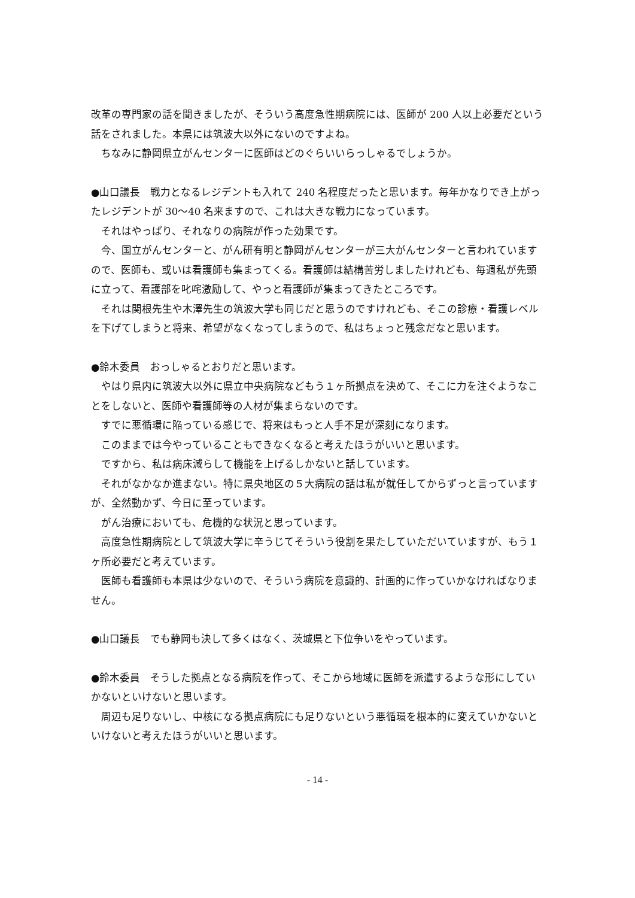改革の専門家の話を聞きましたが、そういう高度急性期病院には、医師が 200 人以上必要だという話をされました。本県には筑波大以外にないのですよね。
ちなみに静岡県立がんセンターに医師はどのぐらいいらっしゃるでしょうか。
●山口議長　戦力となるレジデントも入れて 240 名程度だったと思います。毎年かなりでき上がったレジデントが 30〜40 名来ますので、これは大きな戦力になっています。
それはやっぱり、それなりの病院が作った効果です。
今、国立がんセンターと、がん研有明と静岡がんセンターが三大がんセンターと言われていますので、医師も、或いは看護師も集まってくる。看護師は結構苦労しましたけれども、毎週私が先頭に立って、看護部を叱咤激励して、やっと看護師が集まってきたところです。
それは関根先生や木澤先生の筑波大学も同じだと思うのですけれども、そこの診療・看護レベルを下げてしまうと将来、希望がなくなってしまうので、私はちょっと残念だなと思います。
●鈴木委員　おっしゃるとおりだと思います。
やはり県内に筑波大以外に県立中央病院などもう１ヶ所拠点を決めて、そこに力を注ぐようなことをしないと、医師や看護師等の人材が集まらないのです。
すでに悪循環に陥っている感じで、将来はもっと人手不足が深刻になります。
このままでは今やっていることもできなくなると考えたほうがいいと思います。
ですから、私は病床減らして機能を上げるしかないと話しています。
それがなかなか進まない。特に県央地区の５大病院の話は私が就任してからずっと言っていますが、全然動かず、今日に至っています。
がん治療においても、危機的な状況と思っています。
高度急性期病院として筑波大学に辛うじてそういう役割を果たしていただいていますが、もう１ヶ所必要だと考えています。
医師も看護師も本県は少ないので、そういう病院を意識的、計画的に作っていかなければなりません。
●山口議長　でも静岡も決して多くはなく、茨城県と下位争いをやっています。
●鈴木委員　そうした拠点となる病院を作って、そこから地域に医師を派遣するような形にしていかないといけないと思います。
周辺も足りないし、中核になる拠点病院にも足りないという悪循環を根本的に変えていかないといけないと考えたほうがいいと思います。
- 14 -